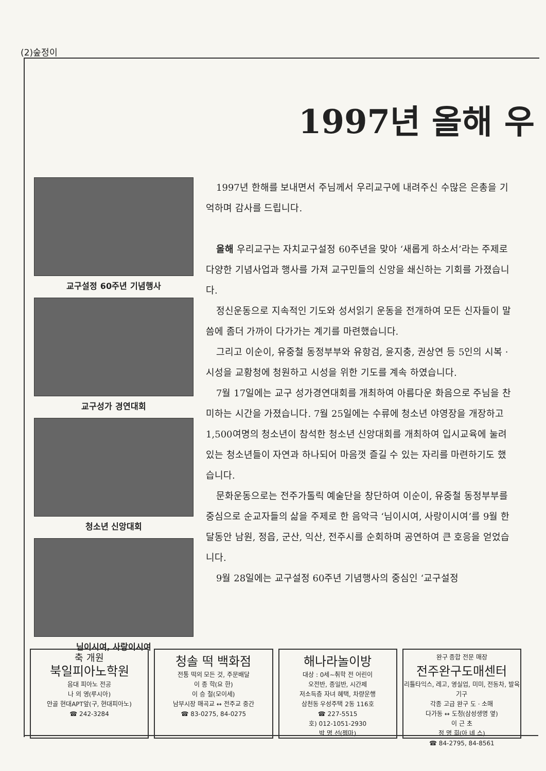(2)숲정이
1997년 올해 우
교구설정 60주년 기념행사
교구성가 경연대회
청소년 신앙대회
님이시여, 사랑이시여
1997년 한해를 보내면서 주님께서 우리교구에 내려주신 수많은 은총을 기억하며 감사를 드립니다.
올해 우리교구는 자치교구설정 60주년을 맞아 ‘새롭게 하소서’라는 주제로 다양한 기념사업과 행사를 가져 교구민들의 신앙을 쇄신하는 기회를 가졌습니다.
정신운동으로 지속적인 기도와 성서읽기 운동을 전개하여 모든 신자들이 말씀에 좀더 가까이 다가가는 계기를 마련했습니다.
그리고 이순이, 유중철 동정부부와 유항검, 윤지충, 권상연 등 5인의 시복 · 시성을 교황청에 청원하고 시성을 위한 기도를 계속 하였습니다.
7월 17일에는 교구 성가경연대회를 개최하여 아름다운 화음으로 주님을 찬미하는 시간을 가졌습니다. 7월 25일에는 수류에 청소년 야영장을 개장하고 1,500여명의 청소년이 참석한 청소년 신앙대회를 개최하여 입시교육에 눌려있는 청소년들이 자연과 하나되어 마음껏 즐길 수 있는 자리를 마련하기도 했습니다.
문화운동으로는 전주가톨릭 예술단을 창단하여 이순이, 유중철 동정부부를 중심으로 순교자들의 삶을 주제로 한 음악극 ‘님이시여, 사랑이시여’를 9월 한달동안 남원, 정읍, 군산, 익산, 전주시를 순회하며 공연하여 큰 호응을 얻었습니다.
9월 28일에는 교구설정 60주년 기념행사의 중심인 ‘교구설정
축 개원
북일피아노학원
음대 피아노 전공
나 의 영(루시아)
안골 현대APT앞(구, 현대피아노)
☎ 242-3284
청솔 떡 백화점
전통 떡의 모든 것, 주문배달
이 종 학(요 한)
이 승 철(모이세)
남부시장 매곡교 ↔ 전주교 중간
☎ 83-0275, 84-0275
해나라놀이방
대상 : 0세~취학 전 어린이
오전반, 종일반, 시간제
저소득층 자녀 혜택, 차량운행
삼천동 우성주택 2동 116호
☎ 227-5515
호) 012-1051-2930
박 명 선(젬마)
완구 종합 전문 매장
전주완구도매센터
리틀타익스, 레고, 영실업, 미미, 전동차, 발육기구
각종 고급 완구 도 · 소매
다가동 ↔ 도청(삼성생명 옆)
이 근 초
정 명 희(아 녜 스)
☎ 84-2795, 84-8561